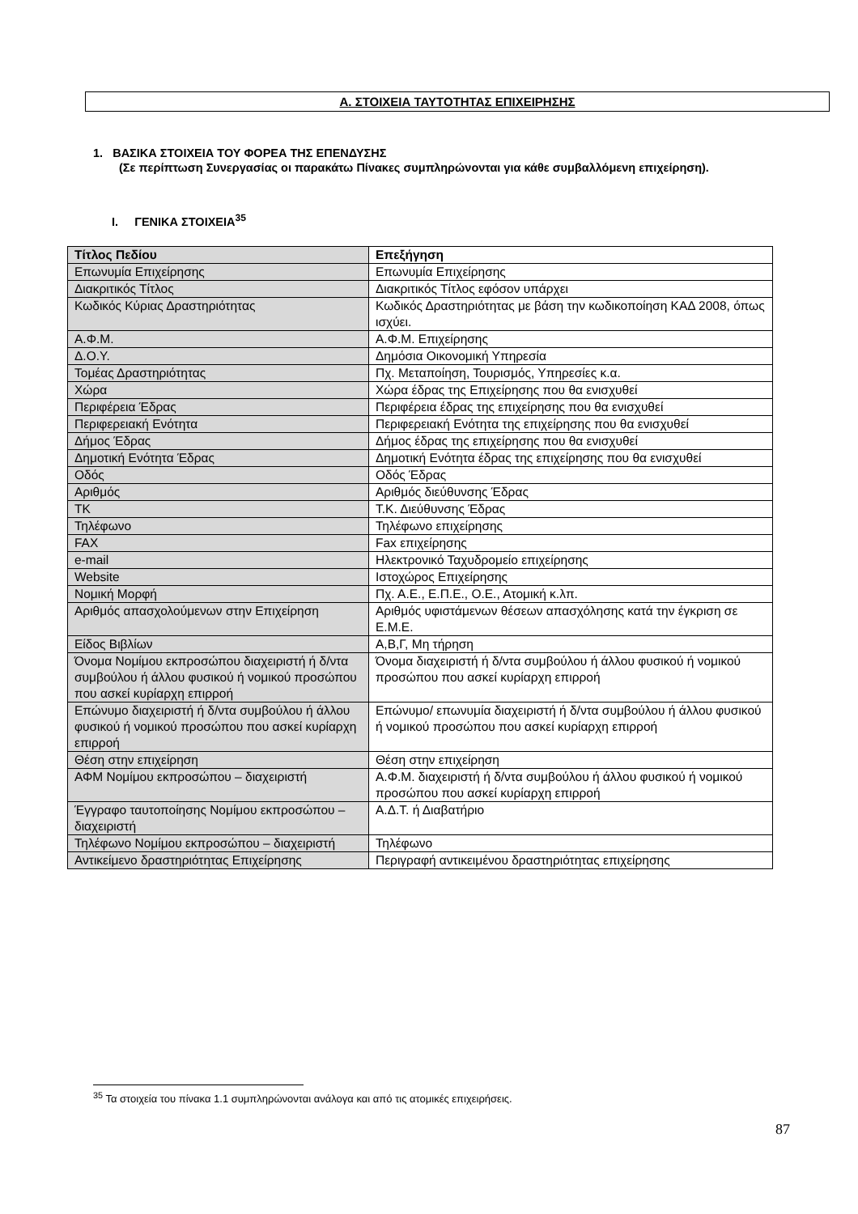Α. ΣΤΟΙΧΕΙΑ ΤΑΥΤΟΤΗΤΑΣ ΕΠΙΧΕΙΡΗΣΗΣ
1. ΒΑΣΙΚΑ ΣΤΟΙΧΕΙΑ ΤΟΥ ΦΟΡΕΑ ΤΗΣ ΕΠΕΝΔΥΣΗΣ
(Σε περίπτωση Συνεργασίας οι παρακάτω Πίνακες συμπληρώνονται για κάθε συμβαλλόμενη επιχείρηση).
I. ΓΕΝΙΚΑ ΣΤΟΙΧΕΙΑ<sup>35</sup>
| Τίτλος Πεδίου | Επεξήγηση |
| --- | --- |
| Επωνυμία Επιχείρησης | Επωνυμία Επιχείρησης |
| Διακριτικός Τίτλος | Διακριτικός Τίτλος εφόσον υπάρχει |
| Κωδικός Κύριας Δραστηριότητας | Κωδικός Δραστηριότητας με βάση την κωδικοποίηση ΚΑΔ 2008, όπως ισχύει. |
| Α.Φ.Μ. | Α.Φ.Μ. Επιχείρησης |
| Δ.Ο.Υ. | Δημόσια Οικονομική Υπηρεσία |
| Τομέας Δραστηριότητας | Πχ. Μεταποίηση, Τουρισμός, Υπηρεσίες κ.α. |
| Χώρα | Χώρα έδρας της Επιχείρησης που θα ενισχυθεί |
| Περιφέρεια Έδρας | Περιφέρεια έδρας της επιχείρησης που θα ενισχυθεί |
| Περιφερειακή Ενότητα | Περιφερειακή Ενότητα της επιχείρησης που θα ενισχυθεί |
| Δήμος Έδρας | Δήμος έδρας της επιχείρησης που θα ενισχυθεί |
| Δημοτική Ενότητα Έδρας | Δημοτική Ενότητα έδρας της επιχείρησης που θα ενισχυθεί |
| Οδός | Οδός Έδρας |
| Αριθμός | Αριθμός διεύθυνσης Έδρας |
| ΤΚ | Τ.Κ. Διεύθυνσης Έδρας |
| Τηλέφωνο | Τηλέφωνο επιχείρησης |
| FAX | Fax επιχείρησης |
| e-mail | Ηλεκτρονικό Ταχυδρομείο επιχείρησης |
| Website | Ιστοχώρος Επιχείρησης |
| Νομική Μορφή | Πχ. Α.Ε., Ε.Π.Ε., Ο.Ε., Ατομική κ.λπ. |
| Αριθμός απασχολούμενων στην Επιχείρηση | Αριθμός υφιστάμενων θέσεων απασχόλησης κατά την έγκριση σε Ε.Μ.Ε. |
| Είδος Βιβλίων | Α,Β,Γ, Μη τήρηση |
| Όνομα Νομίμου εκπροσώπου διαχειριστή ή δ/ντα συμβούλου ή άλλου φυσικού ή νομικού προσώπου που ασκεί κυρίαρχη επιρροή | Όνομα διαχειριστή ή δ/ντα συμβούλου ή άλλου φυσικού ή νομικού προσώπου που ασκεί κυρίαρχη επιρροή |
| Επώνυμο διαχειριστή ή δ/ντα συμβούλου ή άλλου φυσικού ή νομικού προσώπου που ασκεί κυρίαρχη επιρροή | Επώνυμο/ επωνυμία διαχειριστή ή δ/ντα συμβούλου ή άλλου φυσικού ή νομικού προσώπου που ασκεί κυρίαρχη επιρροή |
| Θέση στην επιχείρηση | Θέση στην επιχείρηση |
| ΑΦΜ Νομίμου εκπροσώπου – διαχειριστή | Α.Φ.Μ. διαχειριστή ή δ/ντα συμβούλου ή άλλου φυσικού ή νομικού προσώπου που ασκεί κυρίαρχη επιρροή |
| Έγγραφο ταυτοποίησης Νομίμου εκπροσώπου – διαχειριστή | Α.Δ.Τ. ή Διαβατήριο |
| Τηλέφωνο Νομίμου εκπροσώπου – διαχειριστή | Τηλέφωνο |
| Αντικείμενο δραστηριότητας Επιχείρησης | Περιγραφή αντικειμένου δραστηριότητας επιχείρησης |
<sup>35</sup> Τα στοιχεία του πίνακα 1.1 συμπληρώνονται ανάλογα και από τις ατομικές επιχειρήσεις.
87